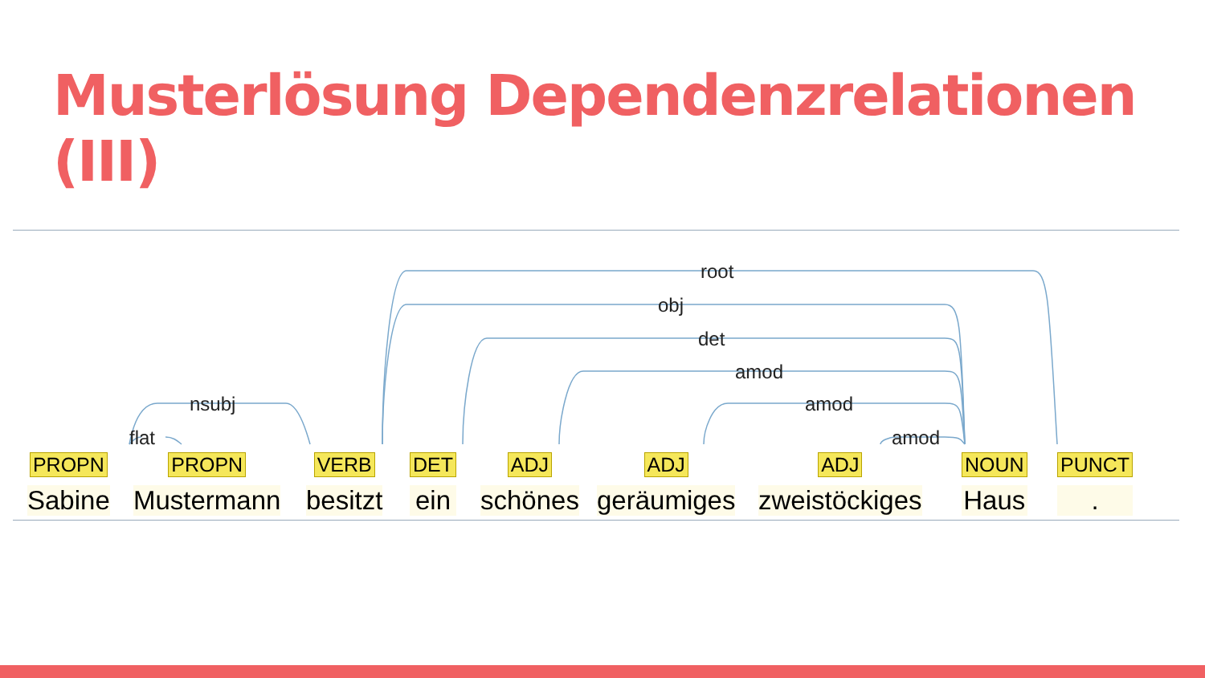Musterlösung Dependenzrelationen (III)
root
obj
det
amod
amod
amod
nsubj
flat
PROPN
Sabine
PROPN
Mustermann
VERB
besitzt
DET
ein
ADJ
schönes
ADJ
geräumiges
ADJ
zweistöckiges
NOUN
Haus
PUNCT
.